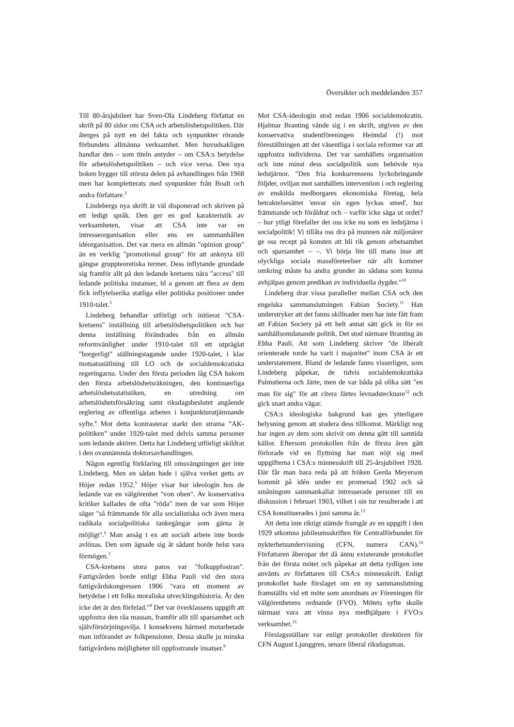Översikter och meddelanden 357
Till 80-årsjubileet har Sven-Ola Lindeberg författat en skrift på 80 sidor om CSA och arbetslöshetspolitiken. Där återges på nytt en del fakta och synpunkter rörande förbundets allmänna verksamhet. Men huvudsakligen handlar den – som titeln antyder – om CSA:s betydelse för arbetslöshetspolitiken – och vice versa. Den nya boken bygger till största delen på avhandlingen från 1968 men har kompletterats med synpunkter från Boalt och andra författare.<sup>2</sup>
Lindebergs nya skrift är väl disponerad och skriven på ett ledigt språk. Den ger en god karakteristik av verksamheten, visar att CSA inte var en intresseorganisation eller ens en sammanhållen idéorganisation. Det var mera en allmän "opinion group" än en verklig "promotional group" för att anknyta till gängse gruppteoretiska termer. Dess inflytande grundade sig framför allt på den ledande kretsens nära "access" till ledande politiska instanser, bl a genom att flera av dem fick inflytelserika statliga eller politiska positioner under 1910-talet.<sup>3</sup>
Lindeberg behandlar utförligt och initierat "CSA-kretsens" inställning till arbetslöshetspolitiken och hur denna inställning förändrades från en allmän reformvänlighet under 1910-talet till ett utpräglat "borgerligt" ställningstagande under 1920-talet, i klar motsatsställning till LO och de socialdemokratiska regeringarna. Under den första perioden låg CSA bakom den första arbetslöshetsräkningen, den kontinuerliga arbetslöshetsstatistiken, en utredning om arbetslöshetsförsäkring samt riksdagsbeslutet angående reglering av offentliga arbeten i konjunkturutjämnande syfte.<sup>4</sup> Mot detta kontrasterar starkt den strama "AK-politiken" under 1920-talet med delvis samma personer som ledande aktörer. Detta har Lindeberg utförligt skildrat i den ovannämnda doktorsavhandlingen.
Någon egentlig förklaring till omsvängningen ger inte Lindeberg. Men en sådan hade i själva verket getts av Höjer redan 1952.<sup>5</sup> Höjer visar hur ideologin hos de ledande var en välgörenhet "von oben". Av konservativa kritiker kallades de ofta "röda" men de var som Höjer säger "så främmande för alla socialistiska och även mera radikala socialpolitiska tankegångar som gärna är möjligt".<sup>6</sup> Man ansåg t ex att socialt arbete inte borde avlönas. Den som ägnade sig åt sådant borde helst vara förmögen.<sup>7</sup>
CSA-kretsens stora patos var "folkuppfostran". Fattigvården borde enligt Ebba Pauli vid den stora fattigvårdskongressen 1906 "vara ett moment av betydelse i ett folks moraliska utvecklingshistoria. Är den icke det är den förfelad."<sup>8</sup> Det var överklassens uppgift att uppfostra den råa massan, framför allt till sparsamhet och självförsörjningsvilja. I konsekvens härmed motarbetade man införandet av folkpensioner. Dessa skulle ju minska fattigvårdens möjligheter till uppfostrande insatser.<sup>9</sup>
Mot CSA-ideologin stod redan 1906 socialdemokratin. Hjalmar Branting vände sig i en skrift, utgiven av den konservativa studentföreningen Heimdal (!) mot föreställningen att det väsentliga i sociala reformer var att uppfostra individerna. Det var samhällets organisation och inte minst dess socialpolitik som behövde nya ledstjärnor. "Den fria konkurrensens lyckobringande följder, oviljan mot samhällets intervention i och reglering av enskilda medborgares ekonomiska företag, hela betraktelsesättet 'envar sin egen lyckas smed', hur främmande och föråldrat och – varför icke säga ut ordet? – hur ytligt förefaller det oss icke nu som en ledstjärna i socialpolitik! Vi tillåta oss dra på munnen när miljonärer ge oss recept på konsten att bli rik genom arbetsamhet och sparsamhet – –. Vi börja lite till mans inse att olyckliga sociala massföreteelser när allt kommer omkring måste ha andra grunder än sådana som kunna avhjälpas genom predikan av individuella dygder."<sup>10</sup>
Lindeberg drar vissa paralleller mellan CSA och den engelska sammanslutningen Fabian Society.<sup>11</sup> Han understryker att det fanns skillnader men har inte fått fram att Fabian Society på ett helt annat sätt gick in för en samhällsomdanande politik. Det stod närmare Branting än Ebba Pauli. Att som Lindeberg skriver "de liberalt orienterade torde ha varit i majoritet" inom CSA är ett understatement. Bland de ledande fanns visserligen, som Lindeberg påpekar, de tidvis socialdemokratiska Palmstierna och Järte, men de var båda på olika sätt "en man för sig" för att citera Järtes levnadstecknare<sup>12</sup> och gick snart andra vägar.
CSA:s ideologiska bakgrund kan ges ytterligare belysning genom att studera dess tillkomst. Märkligt nog har ingen av dem som skrivit om denna gått till samtida källor. Eftersom protokollen från de första åren gått förlorade vid en flyttning har man nöjt sig med uppgifterna i CSA:s minnesskrift till 25-årsjubileet 1928. Där får man bara reda på att fröken Gerda Meyerson kommit på idén under en promenad 1902 och så småningom sammankallat intresserade personer till en diskussion i februari 1903, vilket i sin tur resulterade i att CSA konstituerades i juni samma år.<sup>13</sup>
Att detta inte riktigt stämde framgår av en uppgift i den 1929 utkomna jubileumsskriften för Centralförbundet för nykterhetsundervisning (CFN, numera CAN).<sup>14</sup> Författaren åberopar det då ännu existerande protokollet från det första mötet och påpekar att detta tydligen inte använts av författaren till CSA:s minnesskrift. Enligt protokollet hade förslaget om en ny sammanslutning framställts vid ett möte som anordnats av Föreningen för välgörenhetens ordnande (FVO). Mötets syfte skulle närmast vara att vinna nya medhjälpare i FVO:s verksamhet.<sup>15</sup>
Förslagsställare var enligt protokollet direktören för CFN August Ljunggren, senare liberal riksdagsman.